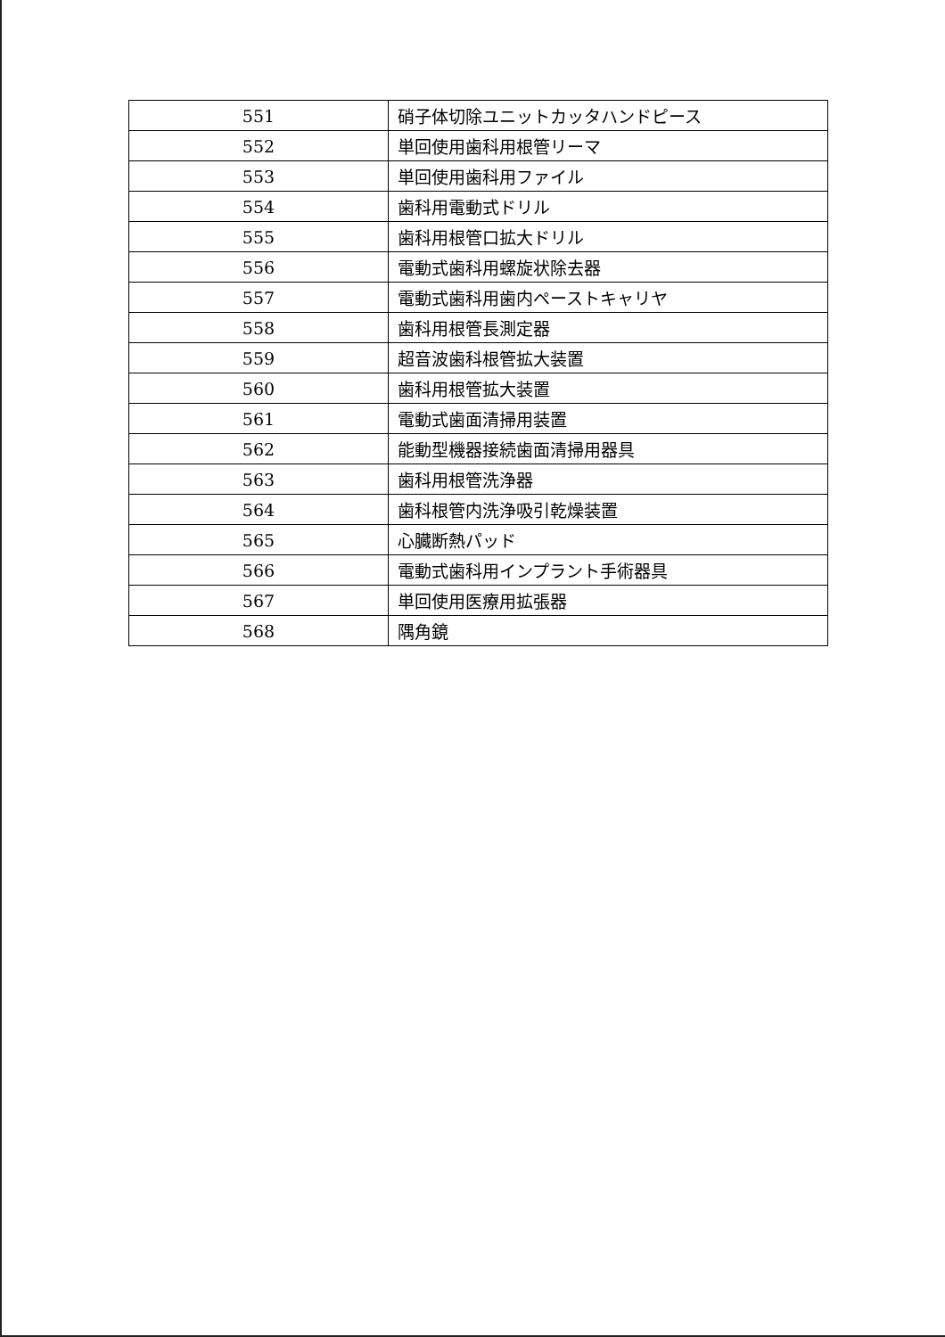| 551 | 硝子体切除ユニットカッタハンドピース |
| 552 | 単回使用歯科用根管リーマ |
| 553 | 単回使用歯科用ファイル |
| 554 | 歯科用電動式ドリル |
| 555 | 歯科用根管口拡大ドリル |
| 556 | 電動式歯科用螺旋状除去器 |
| 557 | 電動式歯科用歯内ペーストキャリヤ |
| 558 | 歯科用根管長測定器 |
| 559 | 超音波歯科根管拡大装置 |
| 560 | 歯科用根管拡大装置 |
| 561 | 電動式歯面清掃用装置 |
| 562 | 能動型機器接続歯面清掃用器具 |
| 563 | 歯科用根管洗浄器 |
| 564 | 歯科根管内洗浄吸引乾燥装置 |
| 565 | 心臓断熱パッド |
| 566 | 電動式歯科用インプラント手術器具 |
| 567 | 単回使用医療用拡張器 |
| 568 | 隅角鏡 |